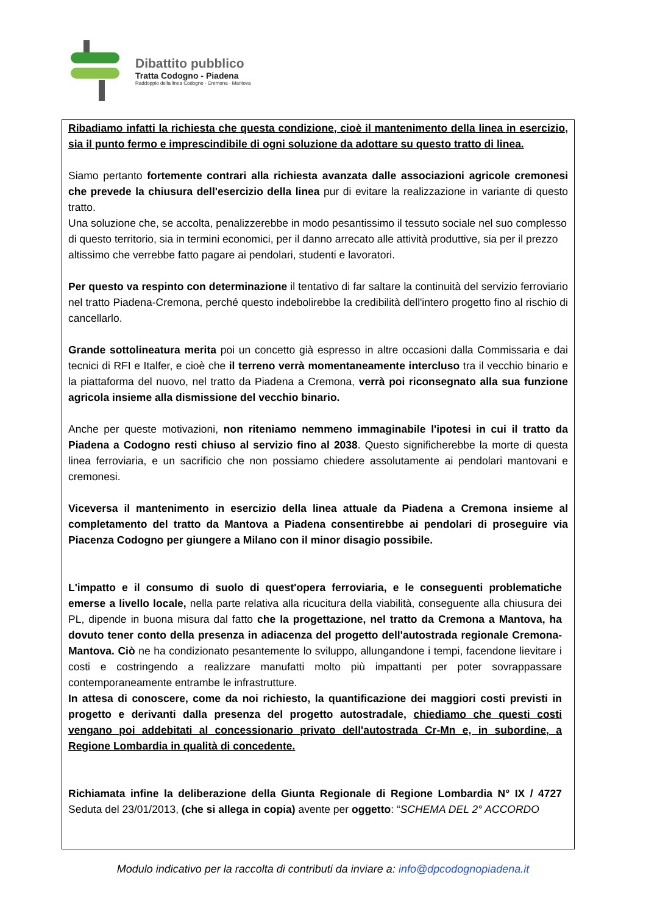Dibattito pubblico
Tratta Codogno - Piadena
Raddoppio della linea Codogno - Cremona - Mantova
Ribadiamo infatti la richiesta che questa condizione, cioè il mantenimento della linea in esercizio, sia il punto fermo e imprescindibile di ogni soluzione da adottare su questo tratto di linea.
Siamo pertanto fortemente contrari alla richiesta avanzata dalle associazioni agricole cremonesi che prevede la chiusura dell'esercizio della linea pur di evitare la realizzazione in variante di questo tratto.
Una soluzione che, se accolta, penalizzerebbe in modo pesantissimo il tessuto sociale nel suo complesso di questo territorio, sia in termini economici, per il danno arrecato alle attività produttive, sia per il prezzo altissimo che verrebbe fatto pagare ai pendolari, studenti e lavoratori.
Per questo va respinto con determinazione il tentativo di far saltare la continuità del servizio ferroviario nel tratto Piadena-Cremona, perché questo indebolirebbe la credibilità dell'intero progetto fino al rischio di cancellarlo.
Grande sottolineatura merita poi un concetto già espresso in altre occasioni dalla Commissaria e dai tecnici di RFI e Italfer, e cioè che il terreno verrà momentaneamente intercluso tra il vecchio binario e la piattaforma del nuovo, nel tratto da Piadena a Cremona, verrà poi riconsegnato alla sua funzione agricola insieme alla dismissione del vecchio binario.
Anche per queste motivazioni, non riteniamo nemmeno immaginabile l'ipotesi in cui il tratto da Piadena a Codogno resti chiuso al servizio fino al 2038. Questo significherebbe la morte di questa linea ferroviaria, e un sacrificio che non possiamo chiedere assolutamente ai pendolari mantovani e cremonesi.
Viceversa il mantenimento in esercizio della linea attuale da Piadena a Cremona insieme al completamento del tratto da Mantova a Piadena consentirebbe ai pendolari di proseguire via Piacenza Codogno per giungere a Milano con il minor disagio possibile.
L'impatto e il consumo di suolo di quest'opera ferroviaria, e le conseguenti problematiche emerse a livello locale, nella parte relativa alla ricucitura della viabilità, conseguente alla chiusura dei PL, dipende in buona misura dal fatto che la progettazione, nel tratto da Cremona a Mantova, ha dovuto tener conto della presenza in adiacenza del progetto dell'autostrada regionale Cremona-Mantova. Ciò ne ha condizionato pesantemente lo sviluppo, allungandone i tempi, facendone lievitare i costi e costringendo a realizzare manufatti molto più impattanti per poter sovrappassare contemporaneamente entrambe le infrastrutture.
In attesa di conoscere, come da noi richiesto, la quantificazione dei maggiori costi previsti in progetto e derivanti dalla presenza del progetto autostradale, chiediamo che questi costi vengano poi addebitati al concessionario privato dell'autostrada Cr-Mn e, in subordine, a Regione Lombardia in qualità di concedente.
Richiamata infine la deliberazione della Giunta Regionale di Regione Lombardia N° IX / 4727 Seduta del 23/01/2013, (che si allega in copia) avente per oggetto: “SCHEMA DEL 2° ACCORDO
Modulo indicativo per la raccolta di contributi da inviare a: info@dpcodognopiadena.it